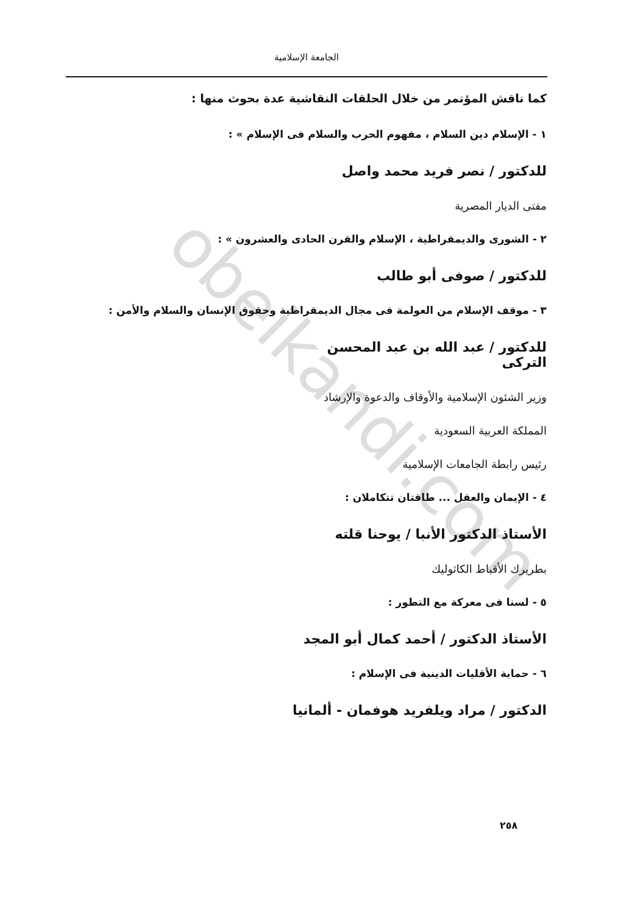obeikandi.com
الجامعة الإسلامية
كما ناقش المؤتمر من خلال الحلقات النقاشية عدة بحوث منها :
١ - الإسلام دين السلام ، مفهوم الحرب والسلام فى الإسلام » :
للدكتور / نصر فريد محمد واصل
مفتى الديار المصرية
٢ - الشورى والديمقراطية ، الإسلام والقرن الحادى والعشرون » :
للدكتور / صوفى أبو طالب
٣ - موقف الإسلام من العولمة فى مجال الديمقراطية وحقوق الإنسان والسلام والأمن :
للدكتور / عبد الله بن عبد المحسن التركى
وزير الشئون الإسلامية والأوقاف والدعوة والإرشاد
المملكة العربية السعودية
رئيس رابطة الجامعات الإسلامية
٤ - الإيمان والعقل ... طاقتان تتكاملان :
الأستاذ الدكتور الأنبا / يوحنا قلته
بطريرك الأقباط الكاثوليك
٥ - لسنا فى معركة مع التطور :
الأستاذ الدكتور / أحمد كمال أبو المجد
٦ - حماية الأقليات الدينية فى الإسلام :
الدكتور / مراد ويلفريد هوفمان - ألمانيا
٢٥٨